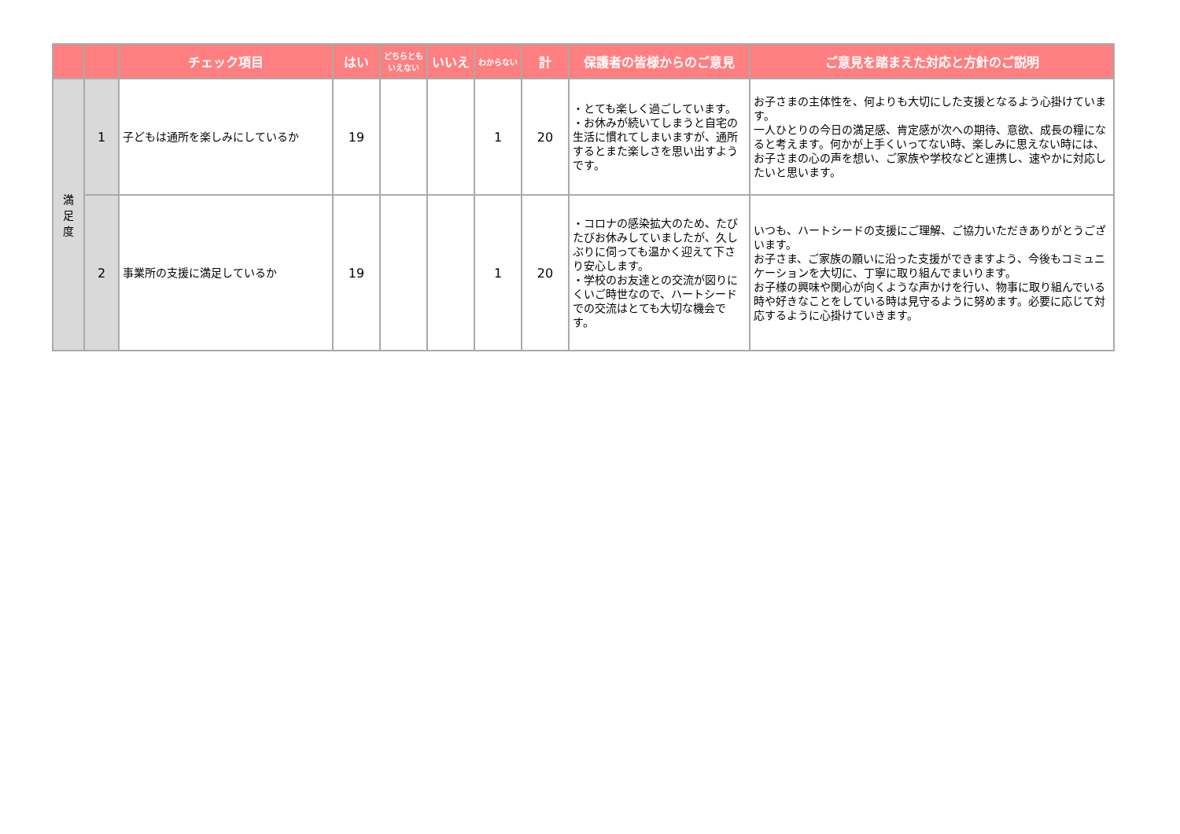| | | チェック項目 | はい | どちらとも いえない | いいえ | わからない | 計 | 保護者の皆様からのご意見 | ご意見を踏まえた対応と方針のご説明 |
| --- | --- | --- | --- | --- | --- | --- | --- | --- | --- |
| 満 足 度 | 1 | 子どもは通所を楽しみにしているか | 19 | | | 1 | 20 | ・とても楽しく過ごしています。 ・お休みが続いてしまうと自宅の生活に慣れてしまいますが、通所するとまた楽しさを思い出すようです。 | お子さまの主体性を、何よりも大切にした支援となるよう心掛けています。 一人ひとりの今日の満足感、肯定感が次への期待、意欲、成長の糧になると考えます。何かが上手くいってない時、楽しみに思えない時には、お子さまの心の声を想い、ご家族や学校などと連携し、速やかに対応したいと思います。 |
| | 2 | 事業所の支援に満足しているか | 19 | | | 1 | 20 | ・コロナの感染拡大のため、たびたびお休みしていましたが、久しぶりに伺っても温かく迎えて下さり安心します。 ・学校のお友達との交流が図りにくいご時世なので、ハートシードでの交流はとても大切な機会です。 | いつも、ハートシードの支援にご理解、ご協力いただきありがとうございます。 お子さま、ご家族の願いに沿った支援ができますよう、今後もコミュニケーションを大切に、丁寧に取り組んでまいります。 お子様の興味や関心が向くような声かけを行い、物事に取り組んでいる時や好きなことをしている時は見守るように努めます。必要に応じて対応するように心掛けていきます。 |